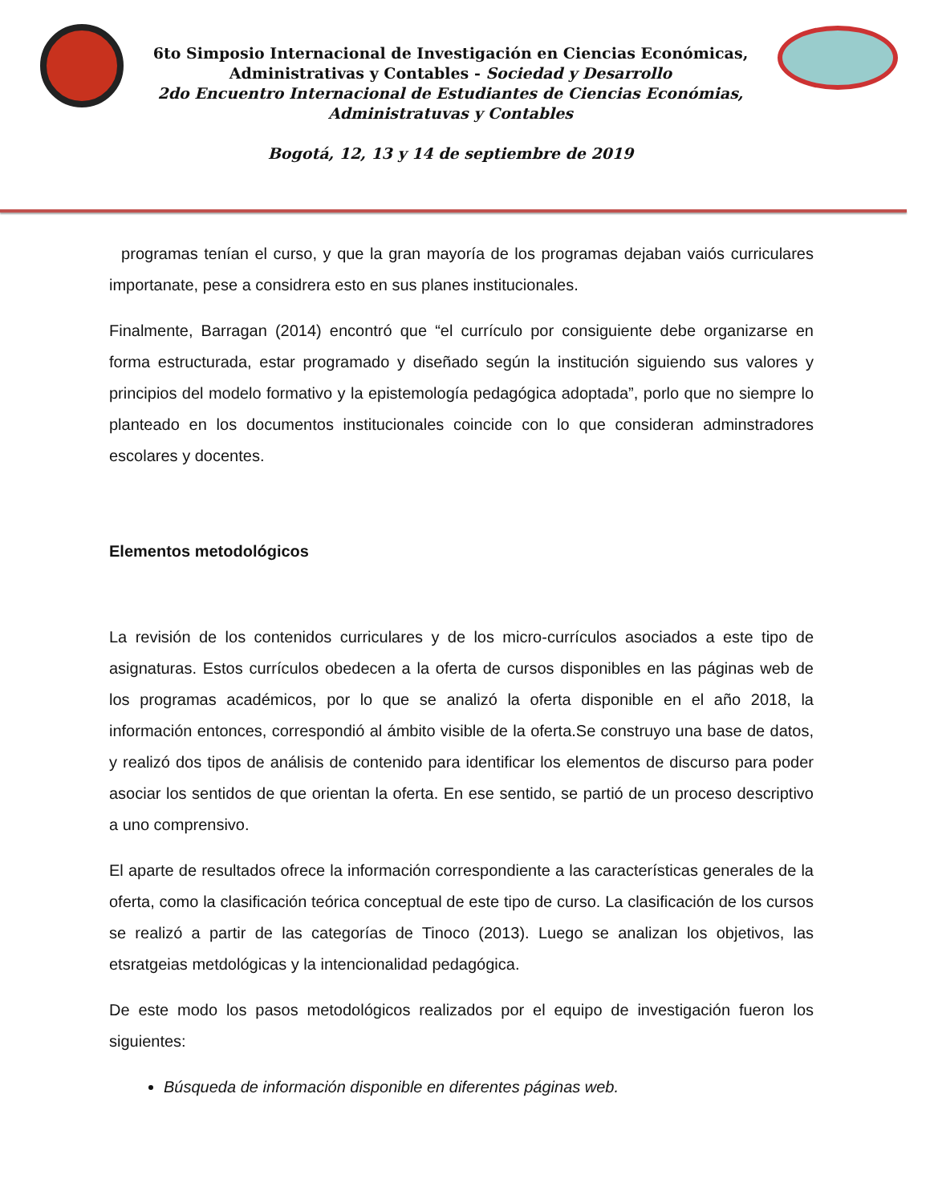6to Simposio Internacional de Investigación en Ciencias Económicas,
Administrativas y Contables - Sociedad y Desarrollo
2do Encuentro Internacional de Estudiantes de Ciencias Económias,
Administratuvas y Contables
Bogotá, 12, 13 y 14 de septiembre de 2019
programas tenían el curso, y que la gran mayoría de los programas dejaban vaiós curriculares importanate, pese a considrera esto en sus planes institucionales.
Finalmente, Barragan (2014) encontró que “el currículo por consiguiente debe organizarse en forma estructurada, estar programado y diseñado según la institución siguiendo sus valores y principios del modelo formativo y la epistemología pedagógica adoptada”, porlo que no siempre lo planteado en los documentos institucionales coincide con lo que consideran adminstradores escolares y docentes.
Elementos metodológicos
La revisión de los contenidos curriculares y de los micro-currículos asociados a este tipo de asignaturas. Estos currículos obedecen a la oferta de cursos disponibles en las páginas web de los programas académicos, por lo que se analizó la oferta disponible en el año 2018, la información entonces, correspondió al ámbito visible de la oferta.Se construyo una base de datos, y realizó dos tipos de análisis de contenido para identificar los elementos de discurso para poder asociar los sentidos de que orientan la oferta. En ese sentido, se partió de un proceso descriptivo a uno comprensivo.
El aparte de resultados ofrece la información correspondiente a las características generales de la oferta, como la clasificación teórica conceptual de este tipo de curso. La clasificación de los cursos se realizó a partir de las categorías de Tinoco (2013). Luego se analizan los objetivos, las etsratgeias metdológicas y la intencionalidad pedagógica.
De este modo los pasos metodológicos realizados por el equipo de investigación fueron los siguientes:
Búsqueda de información disponible en diferentes páginas web.